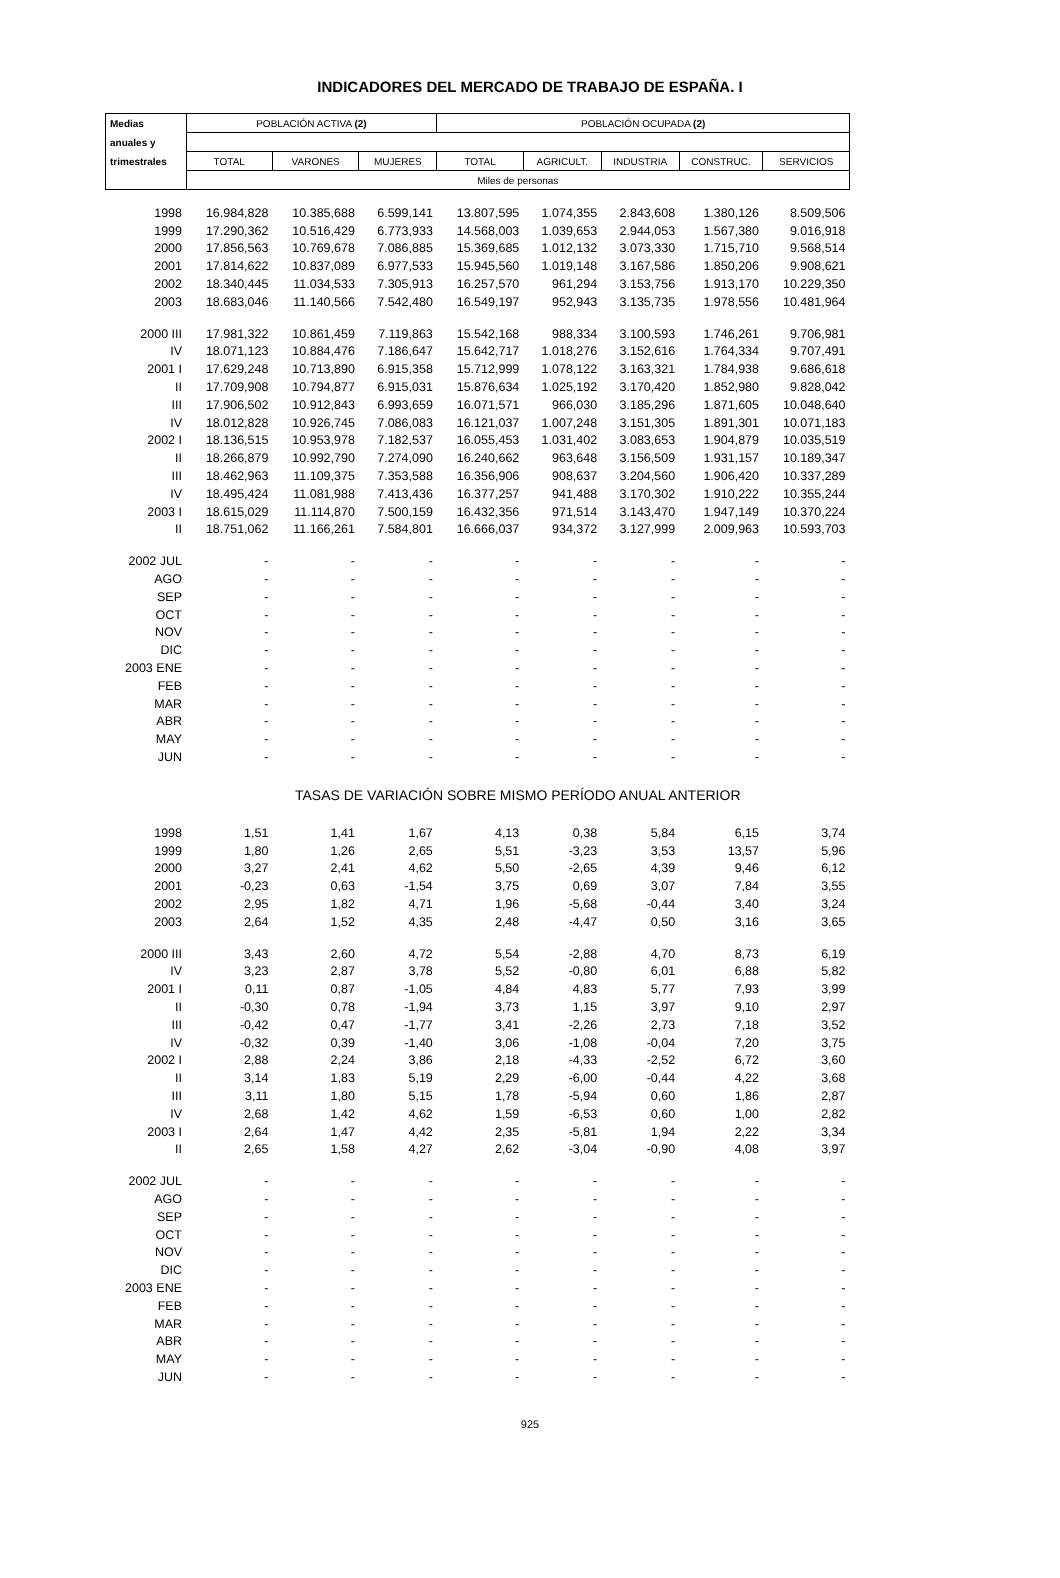INDICADORES DEL MERCADO DE TRABAJO DE ESPAÑA. I
| Medias | POBLACIÓN ACTIVA (2) | | | POBLACIÓN OCUPADA (2) | | | | |
| --- | --- | --- | --- | --- | --- | --- | --- | --- |
| anuales y | | | | | | | | |
| trimestrales | TOTAL | VARONES | MUJERES | TOTAL | AGRICULT. | INDUSTRIA | CONSTRUC. | SERVICIOS |
| | Miles de personas | | | | | | | |
| 1998 | 16.984,828 | 10.385,688 | 6.599,141 | 13.807,595 | 1.074,355 | 2.843,608 | 1.380,126 | 8.509,506 |
| 1999 | 17.290,362 | 10.516,429 | 6.773,933 | 14.568,003 | 1.039,653 | 2.944,053 | 1.567,380 | 9.016,918 |
| 2000 | 17.856,563 | 10.769,678 | 7.086,885 | 15.369,685 | 1.012,132 | 3.073,330 | 1.715,710 | 9.568,514 |
| 2001 | 17.814,622 | 10.837,089 | 6.977,533 | 15.945,560 | 1.019,148 | 3.167,586 | 1.850,206 | 9.908,621 |
| 2002 | 18.340,445 | 11.034,533 | 7.305,913 | 16.257,570 | 961,294 | 3.153,756 | 1.913,170 | 10.229,350 |
| 2003 | 18.683,046 | 11.140,566 | 7.542,480 | 16.549,197 | 952,943 | 3.135,735 | 1.978,556 | 10.481,964 |
| 2000 III | 17.981,322 | 10.861,459 | 7.119,863 | 15.542,168 | 988,334 | 3.100,593 | 1.746,261 | 9.706,981 |
| IV | 18.071,123 | 10.884,476 | 7.186,647 | 15.642,717 | 1.018,276 | 3.152,616 | 1.764,334 | 9.707,491 |
| 2001 I | 17.629,248 | 10.713,890 | 6.915,358 | 15.712,999 | 1.078,122 | 3.163,321 | 1.784,938 | 9.686,618 |
| II | 17.709,908 | 10.794,877 | 6.915,031 | 15.876,634 | 1.025,192 | 3.170,420 | 1.852,980 | 9.828,042 |
| III | 17.906,502 | 10.912,843 | 6.993,659 | 16.071,571 | 966,030 | 3.185,296 | 1.871,605 | 10.048,640 |
| IV | 18.012,828 | 10.926,745 | 7.086,083 | 16.121,037 | 1.007,248 | 3.151,305 | 1.891,301 | 10.071,183 |
| 2002 I | 18.136,515 | 10.953,978 | 7.182,537 | 16.055,453 | 1.031,402 | 3.083,653 | 1.904,879 | 10.035,519 |
| II | 18.266,879 | 10.992,790 | 7.274,090 | 16.240,662 | 963,648 | 3.156,509 | 1.931,157 | 10.189,347 |
| III | 18.462,963 | 11.109,375 | 7.353,588 | 16.356,906 | 908,637 | 3.204,560 | 1.906,420 | 10.337,289 |
| IV | 18.495,424 | 11.081,988 | 7.413,436 | 16.377,257 | 941,488 | 3.170,302 | 1.910,222 | 10.355,244 |
| 2003 I | 18.615,029 | 11.114,870 | 7.500,159 | 16.432,356 | 971,514 | 3.143,470 | 1.947,149 | 10.370,224 |
| II | 18.751,062 | 11.166,261 | 7.584,801 | 16.666,037 | 934,372 | 3.127,999 | 2.009,963 | 10.593,703 |
| 2002 JUL | - | - | - | - | - | - | - | - |
| AGO | - | - | - | - | - | - | - | - |
| SEP | - | - | - | - | - | - | - | - |
| OCT | - | - | - | - | - | - | - | - |
| NOV | - | - | - | - | - | - | - | - |
| DIC | - | - | - | - | - | - | - | - |
| 2003 ENE | - | - | - | - | - | - | - | - |
| FEB | - | - | - | - | - | - | - | - |
| MAR | - | - | - | - | - | - | - | - |
| ABR | - | - | - | - | - | - | - | - |
| MAY | - | - | - | - | - | - | - | - |
| JUN | - | - | - | - | - | - | - | - |
| | TASAS DE VARIACIÓN SOBRE MISMO PERÍODO ANUAL ANTERIOR | | | | | | | |
| 1998 | 1,51 | 1,41 | 1,67 | 4,13 | 0,38 | 5,84 | 6,15 | 3,74 |
| 1999 | 1,80 | 1,26 | 2,65 | 5,51 | -3,23 | 3,53 | 13,57 | 5,96 |
| 2000 | 3,27 | 2,41 | 4,62 | 5,50 | -2,65 | 4,39 | 9,46 | 6,12 |
| 2001 | -0,23 | 0,63 | -1,54 | 3,75 | 0,69 | 3,07 | 7,84 | 3,55 |
| 2002 | 2,95 | 1,82 | 4,71 | 1,96 | -5,68 | -0,44 | 3,40 | 3,24 |
| 2003 | 2,64 | 1,52 | 4,35 | 2,48 | -4,47 | 0,50 | 3,16 | 3,65 |
| 2000 III | 3,43 | 2,60 | 4,72 | 5,54 | -2,88 | 4,70 | 8,73 | 6,19 |
| IV | 3,23 | 2,87 | 3,78 | 5,52 | -0,80 | 6,01 | 6,88 | 5,82 |
| 2001 I | 0,11 | 0,87 | -1,05 | 4,84 | 4,83 | 5,77 | 7,93 | 3,99 |
| II | -0,30 | 0,78 | -1,94 | 3,73 | 1,15 | 3,97 | 9,10 | 2,97 |
| III | -0,42 | 0,47 | -1,77 | 3,41 | -2,26 | 2,73 | 7,18 | 3,52 |
| IV | -0,32 | 0,39 | -1,40 | 3,06 | -1,08 | -0,04 | 7,20 | 3,75 |
| 2002 I | 2,88 | 2,24 | 3,86 | 2,18 | -4,33 | -2,52 | 6,72 | 3,60 |
| II | 3,14 | 1,83 | 5,19 | 2,29 | -6,00 | -0,44 | 4,22 | 3,68 |
| III | 3,11 | 1,80 | 5,15 | 1,78 | -5,94 | 0,60 | 1,86 | 2,87 |
| IV | 2,68 | 1,42 | 4,62 | 1,59 | -6,53 | 0,60 | 1,00 | 2,82 |
| 2003 I | 2,64 | 1,47 | 4,42 | 2,35 | -5,81 | 1,94 | 2,22 | 3,34 |
| II | 2,65 | 1,58 | 4,27 | 2,62 | -3,04 | -0,90 | 4,08 | 3,97 |
| 2002 JUL | - | - | - | - | - | - | - | - |
| AGO | - | - | - | - | - | - | - | - |
| SEP | - | - | - | - | - | - | - | - |
| OCT | - | - | - | - | - | - | - | - |
| NOV | - | - | - | - | - | - | - | - |
| DIC | - | - | - | - | - | - | - | - |
| 2003 ENE | - | - | - | - | - | - | - | - |
| FEB | - | - | - | - | - | - | - | - |
| MAR | - | - | - | - | - | - | - | - |
| ABR | - | - | - | - | - | - | - | - |
| MAY | - | - | - | - | - | - | - | - |
| JUN | - | - | - | - | - | - | - | - |
925